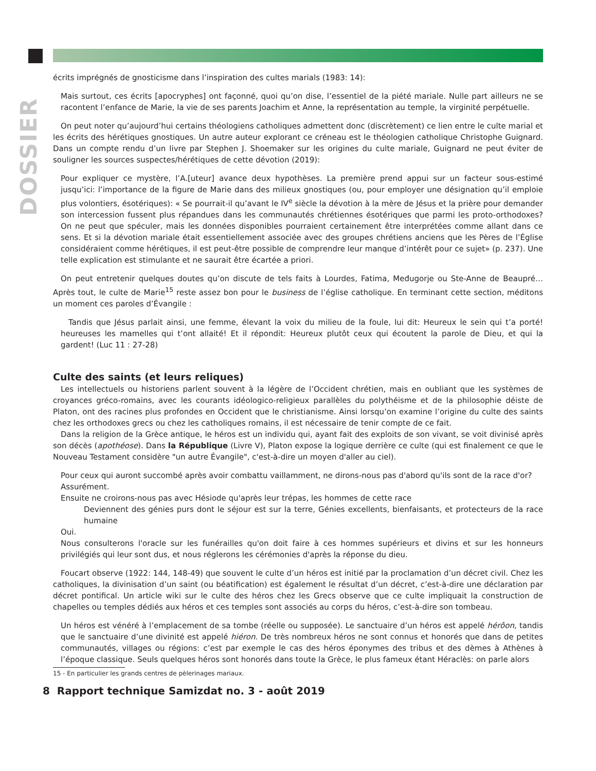DOSSIER
écrits imprégnés de gnosticisme dans l’inspiration des cultes marials (1983: 14):
Mais surtout, ces écrits [apocryphes] ont façonné, quoi qu’on dise, l’essentiel de la piété mariale. Nulle part ailleurs ne se racontent l’enfance de Marie, la vie de ses parents Joachim et Anne, la représentation au temple, la virginité perpétuelle.
On peut noter qu’aujourd’hui certains théologiens catholiques admettent donc (discrètement) ce lien entre le culte marial et les écrits des hérétiques gnostiques. Un autre auteur explorant ce créneau est le théologien catholique Christophe Guignard. Dans un compte rendu d’un livre par Stephen J. Shoemaker sur les origines du culte mariale, Guignard ne peut éviter de souligner les sources suspectes/hérétiques de cette dévotion (2019):
Pour expliquer ce mystère, l’A.[uteur] avance deux hypothèses. La première prend appui sur un facteur sous-estimé jusqu’ici: l’importance de la figure de Marie dans des milieux gnostiques (ou, pour employer une désignation qu’il emploie plus volontiers, ésotériques): « Se pourrait-il qu’avant le IV<sup>e</sup> siècle la dévotion à la mère de Jésus et la prière pour demander son intercession fussent plus répandues dans les communautés chrétiennes ésotériques que parmi les proto-orthodoxes? On ne peut que spéculer, mais les données disponibles pourraient certainement être interprétées comme allant dans ce sens. Et si la dévotion mariale était essentiellement associée avec des groupes chrétiens anciens que les Pères de l’Église considéraient comme hérétiques, il est peut-être possible de comprendre leur manque d’intérêt pour ce sujet» (p. 237). Une telle explication est stimulante et ne saurait être écartée a priori.
On peut entretenir quelques doutes qu’on discute de tels faits à Lourdes, Fatima, Međugorje ou Ste-Anne de Beaupré… Après tout, le culte de Marie<sup>15</sup> reste assez bon pour le business de l’église catholique. En terminant cette section, méditons un moment ces paroles d’Évangile :
Tandis que Jésus parlait ainsi, une femme, élevant la voix du milieu de la foule, lui dit: Heureux le sein qui t’a porté! heureuses les mamelles qui t’ont allaité! Et il répondit: Heureux plutôt ceux qui écoutent la parole de Dieu, et qui la gardent! (Luc 11 : 27-28)
Culte des saints (et leurs reliques)
Les intellectuels ou historiens parlent souvent à la légère de l’Occident chrétien, mais en oubliant que les systèmes de croyances gréco-romains, avec les courants idéologico-religieux parallèles du polythéisme et de la philosophie déiste de Platon, ont des racines plus profondes en Occident que le christianisme. Ainsi lorsqu’on examine l’origine du culte des saints chez les orthodoxes grecs ou chez les catholiques romains, il est nécessaire de tenir compte de ce fait.
Dans la religion de la Grèce antique, le héros est un individu qui, ayant fait des exploits de son vivant, se voit divinisé après son décès (apothéose). Dans la République (Livre V), Platon expose la logique derrière ce culte (qui est finalement ce que le Nouveau Testament considère "un autre Évangile", c'est-à-dire un moyen d'aller au ciel).
Pour ceux qui auront succombé après avoir combattu vaillamment, ne dirons-nous pas d'abord qu'ils sont de la race d'or?
Assurément.
Ensuite ne croirons-nous pas avec Hésiode qu'après leur trépas, les hommes de cette race
Deviennent des génies purs dont le séjour est sur la terre, Génies excellents, bienfaisants, et protecteurs de la race humaine
Oui.
Nous consulterons l'oracle sur les funérailles qu'on doit faire à ces hommes supérieurs et divins et sur les honneurs privilégiés qui leur sont dus, et nous réglerons les cérémonies d'après la réponse du dieu.
Foucart observe (1922: 144, 148-49) que souvent le culte d’un héros est initié par la proclamation d’un décret civil. Chez les catholiques, la divinisation d’un saint (ou béatification) est également le résultat d’un décret, c’est-à-dire une déclaration par décret pontifical. Un article wiki sur le culte des héros chez les Grecs observe que ce culte impliquait la construction de chapelles ou temples dédiés aux héros et ces temples sont associés au corps du héros, c’est-à-dire son tombeau.
Un héros est vénéré à l’emplacement de sa tombe (réelle ou supposée). Le sanctuaire d’un héros est appelé hérôon, tandis que le sanctuaire d’une divinité est appelé hiéron. De très nombreux héros ne sont connus et honorés que dans de petites communautés, villages ou régions: c’est par exemple le cas des héros éponymes des tribus et des dèmes à Athènes à l’époque classique. Seuls quelques héros sont honorés dans toute la Grèce, le plus fameux étant Héraclès: on parle alors
15 - En particulier les grands centres de pèlerinages mariaux.
8 Rapport technique Samizdat no. 3 - août 2019